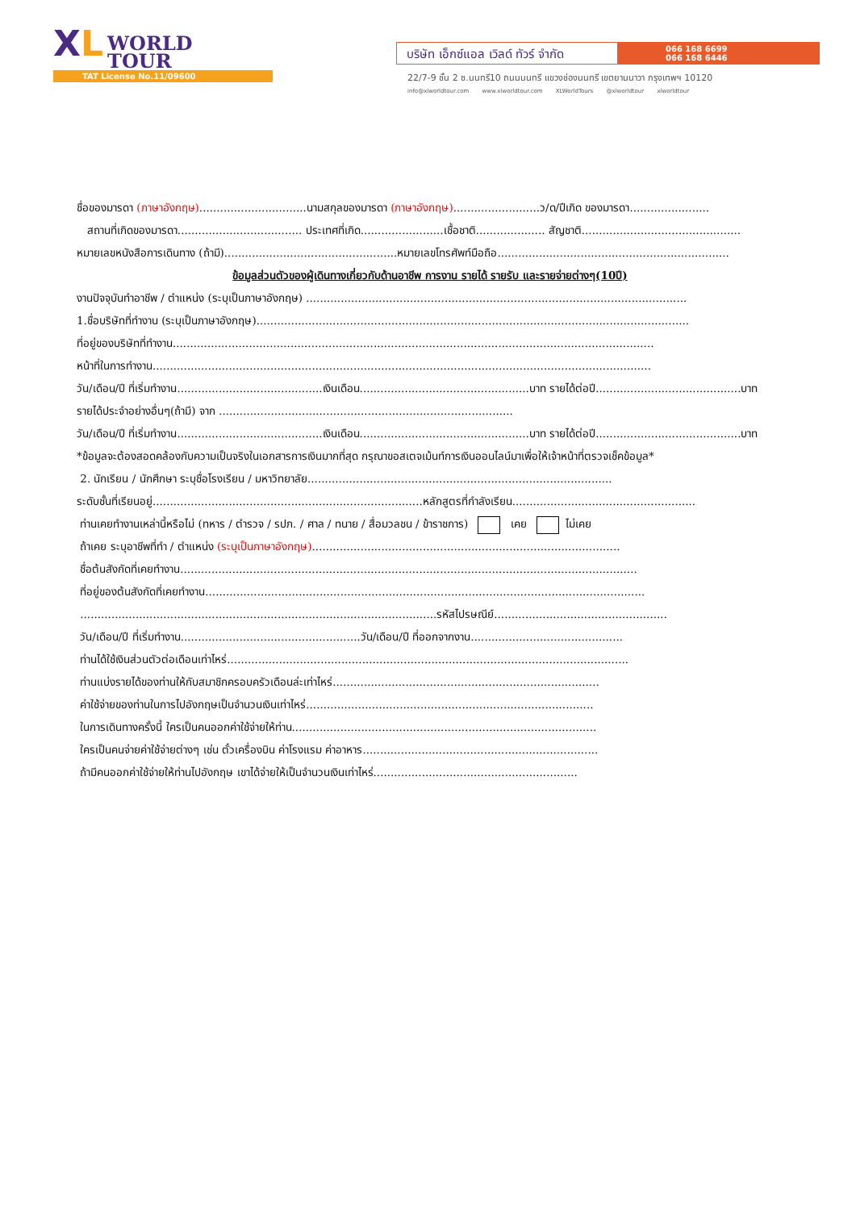XL WORLD
TOUR
TAT License No.11/09600
บริษัท เอ็กซ์แอล เวิลด์ ทัวร์ จำกัด
066 168 6699
066 168 6446
22/7-9 ชั้น 2 ซ.นนทรี10 ถนนนนทรี แขวงช่องนนทรี เขตยานนาวา กรุงเทพฯ 10120
info@xlworldtour.com www.xlworldtour.com XLWorldTours @xlworldtour xlworldtour
ชื่อของมารดา (ภาษาอังกฤษ)...............................นามสกุลของมารดา (ภาษาอังกฤษ).........................ว/ด/ปีเกิด ของมารดา.......................
สถานที่เกิดของมารดา.................................... ประเทศที่เกิด........................เชื้อชาติ.................... สัญชาติ..............................................
หมายเลขหนังสือการเดินทาง (ถ้ามี)..................................................หมายเลขโทรศัพท์มือถือ...................................................................
ข้อมูลส่วนตัวของผู้เดินทางเกี่ยวกับด้านอาชีพ การงาน รายได้ รายรับ และรายจ่ายต่างๆ(10ปี)
งานปัจจุบันทำอาชีพ / ตำแหน่ง (ระบุเป็นภาษาอังกฤษ) ..............................................................................................................
1.ชื่อบริษัทที่ทำงาน (ระบุเป็นภาษาอังกฤษ).............................................................................................................................
ที่อยู่ของบริษัทที่ทำงาน...........................................................................................................................................
หน้าที่ในการทำงาน................................................................................................................................................
วัน/เดือน/ปี ที่เริ่มทำงาน..........................................เงินเดือน.................................................บาท รายได้ต่อปี..........................................บาท
รายได้ประจำอย่างอื่นๆ(ถ้ามี) จาก .....................................................................................
วัน/เดือน/ปี ที่เริ่มทำงาน..........................................เงินเดือน.................................................บาท รายได้ต่อปี..........................................บาท
*ข้อมูลจะต้องสอดคล้องกับความเป็นจริงในเอกสารการเงินมากที่สุด กรุณาขอสเตจเม้นท์การเงินออนไลน์มาเพื่อให้เจ้าหน้าที่ตรวจเช็คข้อมูล*
2. นักเรียน / นักศึกษา ระบุชื่อโรงเรียน / มหาวิทยาลัย........................................................................................
ระดับชั้นที่เรียนอยู่..............................................................................หลักสูตรที่กำลังเรียน.....................................................
ท่านเคยทำงานเหล่านี้หรือไม่ (ทหาร / ตำรวจ / รปภ. / ศาล / ทนาย / สื่อมวลชน / ข้าราชการ) เคย ไม่เคย
ถ้าเคย ระบุอาชีพที่ทำ / ตำแหน่ง (ระบุเป็นภาษาอังกฤษ).........................................................................................
ชื่อต้นสังกัดที่เคยทำงาน....................................................................................................................................
ที่อยู่ของต้นสังกัดที่เคยทำงาน...............................................................................................................................
.......................................................................................................รหัสไปรษณีย์..................................................
วัน/เดือน/ปี ที่เริ่มทำงาน....................................................วัน/เดือน/ปี ที่ออกจากงาน............................................
ท่านได้ใช้เงินส่วนตัวต่อเดือนเท่าไหร่....................................................................................................................
ท่านแบ่งรายได้ของท่านให้กับสมาชิกครอบครัวเดือนล่ะเท่าไหร่.............................................................................
ค่าใช้จ่ายของท่านในการไปอังกฤษเป็นจำนวนเงินเท่าไหร่...................................................................................
ในการเดินทางครั้งนี้ ใครเป็นคนออกค่าใช้จ่ายให้ท่าน........................................................................................
ใครเป็นคนจ่ายค่าใช้จ่ายต่างๆ เช่น ตั๋วเครื่องบิน ค่าโรงแรม ค่าอาหาร....................................................................
ถ้ามีคนออกค่าใช้จ่ายให้ท่านไปอังกฤษ เขาได้จ่ายให้เป็นจำนวนเงินเท่าไหร่...........................................................